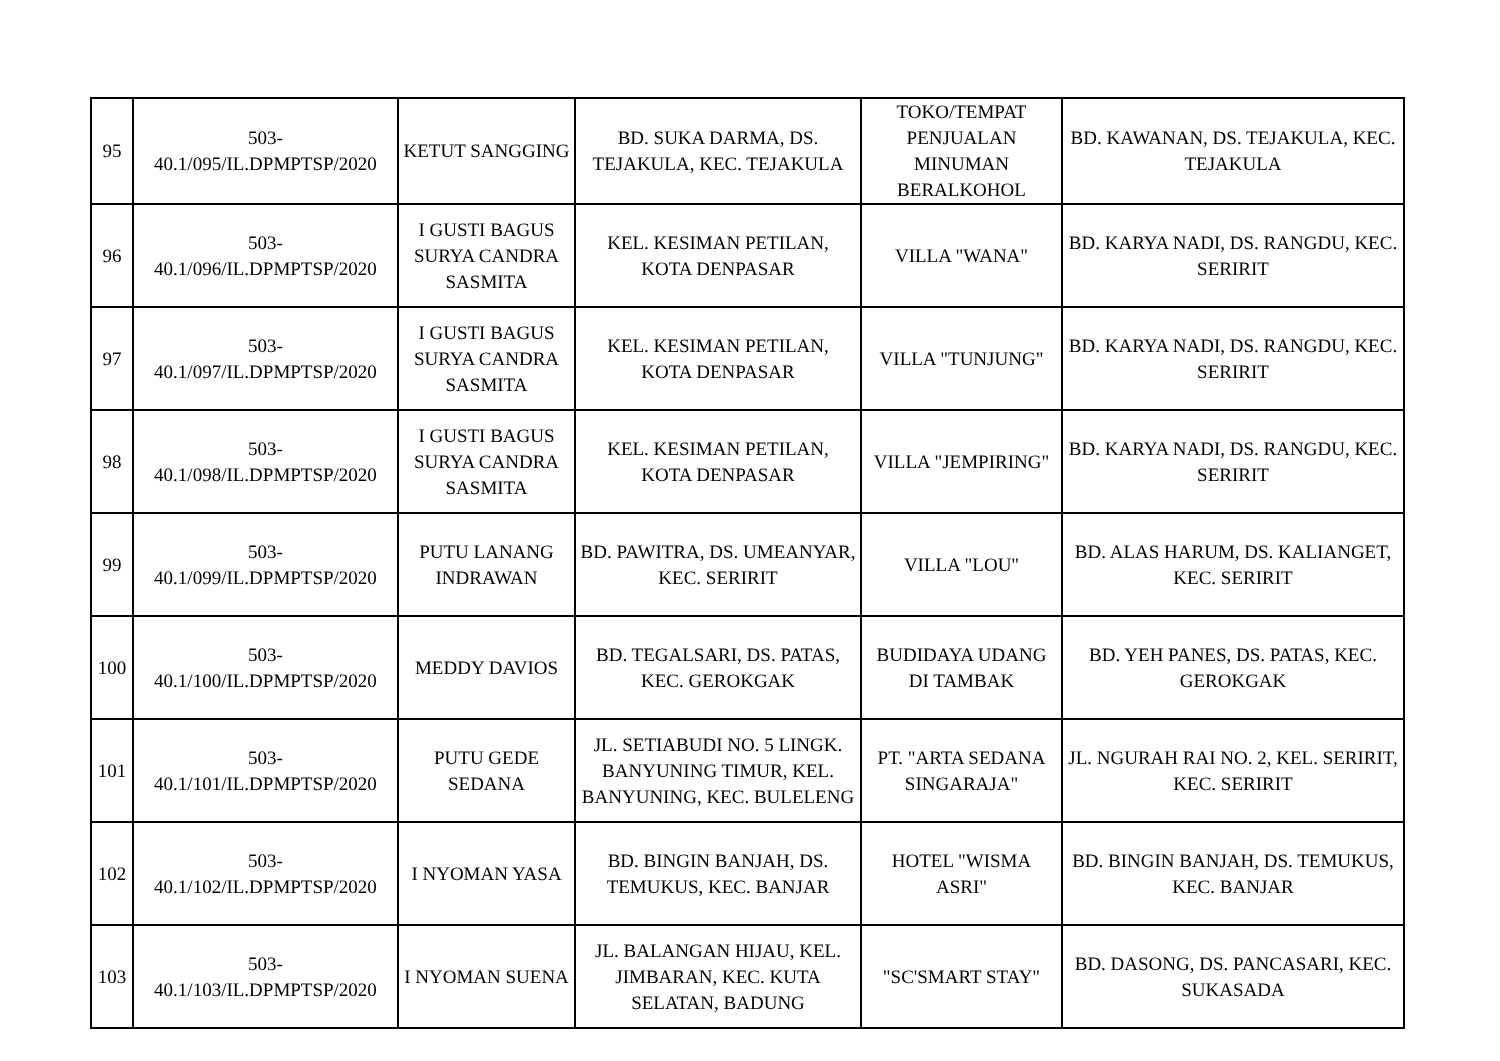| 95 | 503- 40.1/095/IL.DPMPTSP/2020 | KETUT SANGGING | BD. SUKA DARMA, DS. TEJAKULA, KEC. TEJAKULA | TOKO/TEMPAT PENJUALAN MINUMAN BERALKOHOL | BD. KAWANAN, DS. TEJAKULA, KEC. TEJAKULA |
| 96 | 503- 40.1/096/IL.DPMPTSP/2020 | I GUSTI BAGUS SURYA CANDRA SASMITA | KEL. KESIMAN PETILAN, KOTA DENPASAR | VILLA "WANA" | BD. KARYA NADI, DS. RANGDU, KEC. SERIRIT |
| 97 | 503- 40.1/097/IL.DPMPTSP/2020 | I GUSTI BAGUS SURYA CANDRA SASMITA | KEL. KESIMAN PETILAN, KOTA DENPASAR | VILLA "TUNJUNG" | BD. KARYA NADI, DS. RANGDU, KEC. SERIRIT |
| 98 | 503- 40.1/098/IL.DPMPTSP/2020 | I GUSTI BAGUS SURYA CANDRA SASMITA | KEL. KESIMAN PETILAN, KOTA DENPASAR | VILLA "JEMPIRING" | BD. KARYA NADI, DS. RANGDU, KEC. SERIRIT |
| 99 | 503- 40.1/099/IL.DPMPTSP/2020 | PUTU LANANG INDRAWAN | BD. PAWITRA, DS. UMEANYAR, KEC. SERIRIT | VILLA "LOU" | BD. ALAS HARUM, DS. KALIANGET, KEC. SERIRIT |
| 100 | 503- 40.1/100/IL.DPMPTSP/2020 | MEDDY DAVIOS | BD. TEGALSARI, DS. PATAS, KEC. GEROKGAK | BUDIDAYA UDANG DI TAMBAK | BD. YEH PANES, DS. PATAS, KEC. GEROKGAK |
| 101 | 503- 40.1/101/IL.DPMPTSP/2020 | PUTU GEDE SEDANA | JL. SETIABUDI NO. 5 LINGK. BANYUNING TIMUR, KEL. BANYUNING, KEC. BULELENG | PT. "ARTA SEDANA SINGARAJA" | JL. NGURAH RAI NO. 2, KEL. SERIRIT, KEC. SERIRIT |
| 102 | 503- 40.1/102/IL.DPMPTSP/2020 | I NYOMAN YASA | BD. BINGIN BANJAH, DS. TEMUKUS, KEC. BANJAR | HOTEL "WISMA ASRI" | BD. BINGIN BANJAH, DS. TEMUKUS, KEC. BANJAR |
| 103 | 503- 40.1/103/IL.DPMPTSP/2020 | I NYOMAN SUENA | JL. BALANGAN HIJAU, KEL. JIMBARAN, KEC. KUTA SELATAN, BADUNG | "SC'SMART STAY" | BD. DASONG, DS. PANCASARI, KEC. SUKASADA |